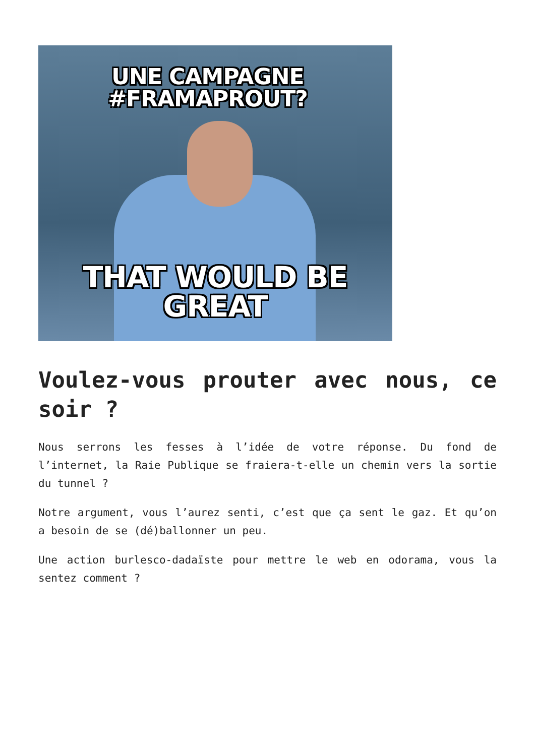UNE CAMPAGNE
#FRAMAPROUT?
THAT WOULD BE GREAT
Voulez-vous prouter avec nous, ce soir ?
Nous serrons les fesses à l’idée de votre réponse. Du fond de l’internet, la Raie Publique se fraiera-t-elle un chemin vers la sortie du tunnel ?
Notre argument, vous l’aurez senti, c’est que ça sent le gaz. Et qu’on a besoin de se (dé)ballonner un peu.
Une action burlesco-dadaïste pour mettre le web en odorama, vous la sentez comment ?